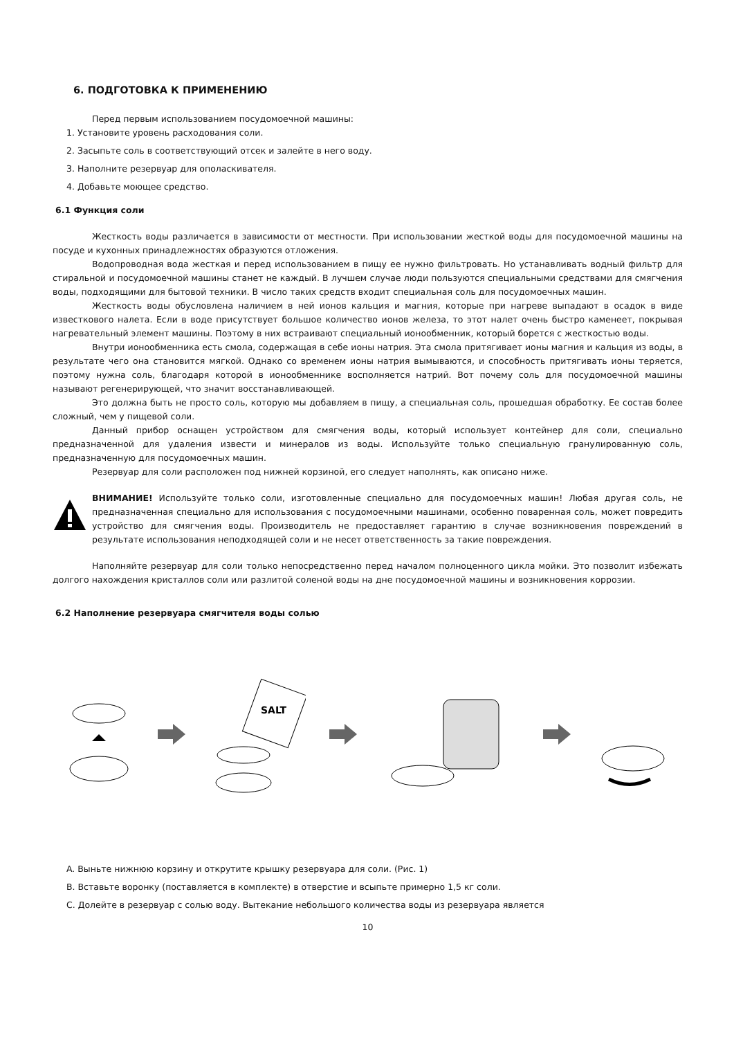6. ПОДГОТОВКА К ПРИМЕНЕНИЮ
Перед первым использованием посудомоечной машины:
1. Установите уровень расходования соли.
2. Засыпьте соль в соответствующий отсек и залейте в него воду.
3. Наполните резервуар для ополаскивателя.
4. Добавьте моющее средство.
6.1 Функция соли
Жесткость воды различается в зависимости от местности. При использовании жесткой воды для посудомоечной машины на посуде и кухонных принадлежностях образуются отложения.
Водопроводная вода жесткая и перед использованием в пищу ее нужно фильтровать. Но устанавливать водный фильтр для стиральной и посудомоечной машины станет не каждый. В лучшем случае люди пользуются специальными средствами для смягчения воды, подходящими для бытовой техники. В число таких средств входит специальная соль для посудомоечных машин.
Жесткость воды обусловлена наличием в ней ионов кальция и магния, которые при нагреве выпадают в осадок в виде известкового налета. Если в воде присутствует большое количество ионов железа, то этот налет очень быстро каменеет, покрывая нагревательный элемент машины. Поэтому в них встраивают специальный ионообменник, который борется с жесткостью воды.
Внутри ионообменника есть смола, содержащая в себе ионы натрия. Эта смола притягивает ионы магния и кальция из воды, в результате чего она становится мягкой. Однако со временем ионы натрия вымываются, и способность притягивать ионы теряется, поэтому нужна соль, благодаря которой в ионообменнике восполняется натрий. Вот почему соль для посудомоечной машины называют регенерирующей, что значит восстанавливающей.
Это должна быть не просто соль, которую мы добавляем в пищу, а специальная соль, прошедшая обработку. Ее состав более сложный, чем у пищевой соли.
Данный прибор оснащен устройством для смягчения воды, который использует контейнер для соли, специально предназначенной для удаления извести и минералов из воды. Используйте только специальную гранулированную соль, предназначенную для посудомоечных машин.
Резервуар для соли расположен под нижней корзиной, его следует наполнять, как описано ниже.
ВНИМАНИЕ! Используйте только соли, изготовленные специально для посудомоечных машин! Любая другая соль, не предназначенная специально для использования с посудомоечными машинами, особенно поваренная соль, может повредить устройство для смягчения воды. Производитель не предоставляет гарантию в случае возникновения повреждений в результате использования неподходящей соли и не несет ответственность за такие повреждения.
Наполняйте резервуар для соли только непосредственно перед началом полноценного цикла мойки. Это позволит избежать долгого нахождения кристаллов соли или разлитой соленой воды на дне посудомоечной машины и возникновения коррозии.
6.2 Наполнение резервуара смягчителя воды солью
SALT
A. Выньте нижнюю корзину и открутите крышку резервуара для соли. (Рис. 1)
B. Вставьте воронку (поставляется в комплекте) в отверстие и всыпьте примерно 1,5 кг соли.
C. Долейте в резервуар с солью воду. Вытекание небольшого количества воды из резервуара является
10